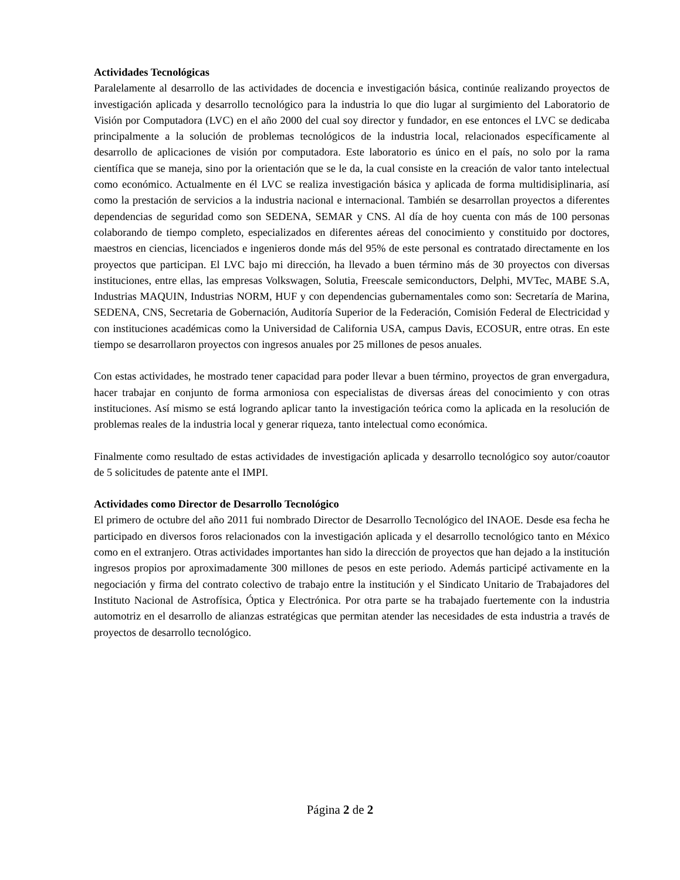Actividades Tecnológicas
Paralelamente al desarrollo de las actividades de docencia e investigación básica, continúe realizando proyectos de investigación aplicada y desarrollo tecnológico para la industria lo que dio lugar al surgimiento del Laboratorio de Visión por Computadora (LVC) en el año 2000 del cual soy director y fundador, en ese entonces el LVC se dedicaba principalmente a la solución de problemas tecnológicos de la industria local, relacionados específicamente al desarrollo de aplicaciones de visión por computadora. Este laboratorio es único en el país, no solo por la rama científica que se maneja, sino por la orientación que se le da, la cual consiste en la creación de valor tanto intelectual como económico. Actualmente en él LVC se realiza investigación básica y aplicada de forma multidisiplinaria, así como la prestación de servicios a la industria nacional e internacional. También se desarrollan proyectos a diferentes dependencias de seguridad como son SEDENA, SEMAR y CNS. Al día de hoy cuenta con más de 100 personas colaborando de tiempo completo, especializados en diferentes aéreas del conocimiento y constituido por doctores, maestros en ciencias, licenciados e ingenieros donde más del 95% de este personal es contratado directamente en los proyectos que participan. El LVC bajo mi dirección, ha llevado a buen término más de 30 proyectos con diversas instituciones, entre ellas, las empresas Volkswagen, Solutia, Freescale semiconductors, Delphi, MVTec, MABE S.A, Industrias MAQUIN, Industrias NORM, HUF y con dependencias gubernamentales como son: Secretaría de Marina, SEDENA, CNS, Secretaria de Gobernación, Auditoría Superior de la Federación, Comisión Federal de Electricidad y con instituciones académicas como la Universidad de California USA, campus Davis, ECOSUR, entre otras. En este tiempo se desarrollaron proyectos con ingresos anuales por 25 millones de pesos anuales.
Con estas actividades, he mostrado tener capacidad para poder llevar a buen término, proyectos de gran envergadura, hacer trabajar en conjunto de forma armoniosa con especialistas de diversas áreas del conocimiento y con otras instituciones. Así mismo se está logrando aplicar tanto la investigación teórica como la aplicada en la resolución de problemas reales de la industria local y generar riqueza, tanto intelectual como económica.
Finalmente como resultado de estas actividades de investigación aplicada y desarrollo tecnológico soy autor/coautor de 5 solicitudes de patente ante el IMPI.
Actividades como Director de Desarrollo Tecnológico
El primero de octubre del año 2011 fui nombrado Director de Desarrollo Tecnológico del INAOE. Desde esa fecha he participado en diversos foros relacionados con la investigación aplicada y el desarrollo tecnológico tanto en México como en el extranjero. Otras actividades importantes han sido la dirección de proyectos que han dejado a la institución ingresos propios por aproximadamente 300 millones de pesos en este periodo. Además participé activamente en la negociación y firma del contrato colectivo de trabajo entre la institución y el Sindicato Unitario de Trabajadores del Instituto Nacional de Astrofísica, Óptica y Electrónica. Por otra parte se ha trabajado fuertemente con la industria automotriz en el desarrollo de alianzas estratégicas que permitan atender las necesidades de esta industria a través de proyectos de desarrollo tecnológico.
Página 2 de 2